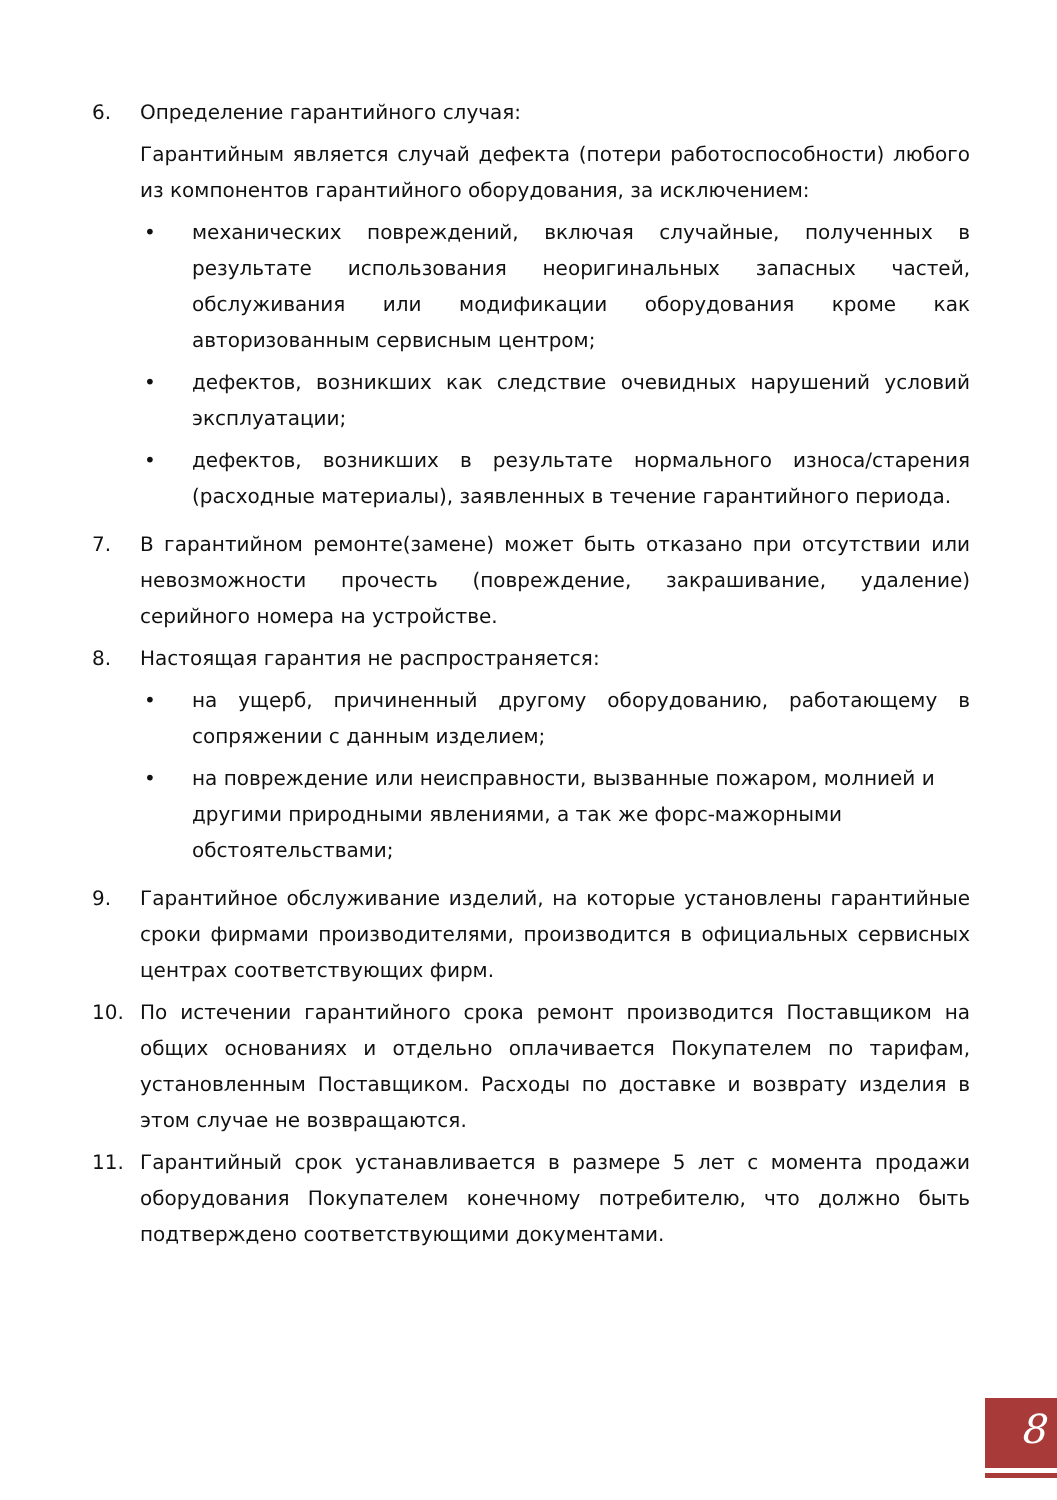6. Определение гарантийного случая:
Гарантийным является случай дефекта (потери работоспособности) любого из компонентов гарантийного оборудования, за исключением:
• механических повреждений, включая случайные, полученных в результате использования неоригинальных запасных частей, обслуживания или модификации оборудования кроме как авторизованным сервисным центром;
• дефектов, возникших как следствие очевидных нарушений условий эксплуатации;
• дефектов, возникших в результате нормального износа/старения (расходные материалы), заявленных в течение гарантийного периода.
7. В гарантийном ремонте(замене) может быть отказано при отсутствии или невозможности прочесть (повреждение, закрашивание, удаление) серийного номера на устройстве.
8. Настоящая гарантия не распространяется:
• на ущерб, причиненный другому оборудованию, работающему в сопряжении с данным изделием;
• на повреждение или неисправности, вызванные пожаром, молнией и другими природными явлениями, а так же форс-мажорными обстоятельствами;
9. Гарантийное обслуживание изделий, на которые установлены гарантийные сроки фирмами производителями, производится в официальных сервисных центрах соответствующих фирм.
10. По истечении гарантийного срока ремонт производится Поставщиком на общих основаниях и отдельно оплачивается Покупателем по тарифам, установленным Поставщиком. Расходы по доставке и возврату изделия в этом случае не возвращаются.
11. Гарантийный срок устанавливается в размере 5 лет с момента продажи оборудования Покупателем конечному потребителю, что должно быть подтверждено соответствующими документами.
8